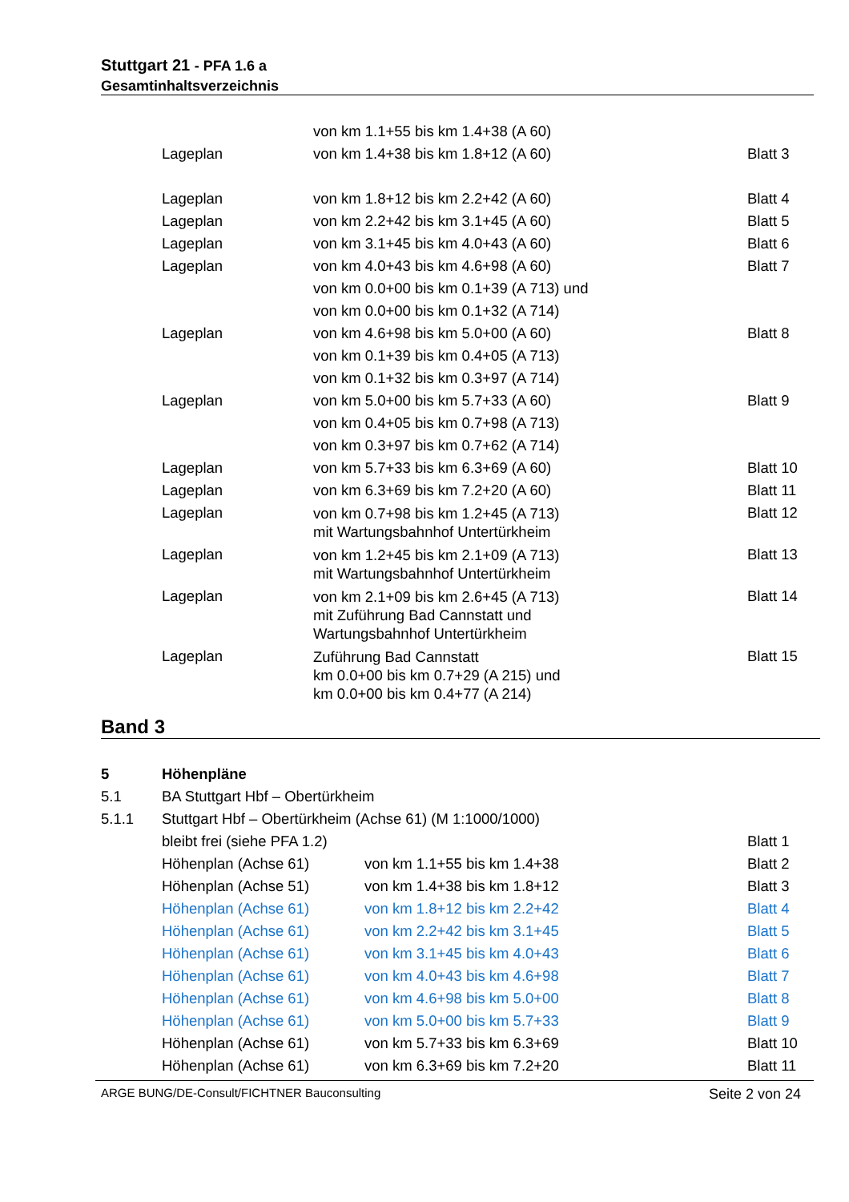Stuttgart 21 - PFA 1.6 a
Gesamtinhaltsverzeichnis
| | | von km 1.1+55 bis km 1.4+38 (A 60) | |
| | Lageplan | von km 1.4+38 bis km 1.8+12 (A 60) | Blatt 3 |
| | Lageplan | von km 1.8+12 bis km 2.2+42 (A 60) | Blatt 4 |
| | Lageplan | von km 2.2+42 bis km 3.1+45 (A 60) | Blatt 5 |
| | Lageplan | von km 3.1+45 bis km 4.0+43 (A 60) | Blatt 6 |
| | Lageplan | von km 4.0+43 bis km 4.6+98 (A 60) von km 0.0+00 bis km 0.1+39 (A 713) und von km 0.0+00 bis km 0.1+32 (A 714) | Blatt 7 |
| | Lageplan | von km 4.6+98 bis km 5.0+00 (A 60) von km 0.1+39 bis km 0.4+05 (A 713) von km 0.1+32 bis km 0.3+97 (A 714) | Blatt 8 |
| | Lageplan | von km 5.0+00 bis km 5.7+33 (A 60) von km 0.4+05 bis km 0.7+98 (A 713) von km 0.3+97 bis km 0.7+62 (A 714) | Blatt 9 |
| | Lageplan | von km 5.7+33 bis km 6.3+69 (A 60) | Blatt 10 |
| | Lageplan | von km 6.3+69 bis km 7.2+20 (A 60) | Blatt 11 |
| | Lageplan | von km 0.7+98 bis km 1.2+45 (A 713) mit Wartungsbahnhof Untertürkheim | Blatt 12 |
| | Lageplan | von km 1.2+45 bis km 2.1+09 (A 713) mit Wartungsbahnhof Untertürkheim | Blatt 13 |
| | Lageplan | von km 2.1+09 bis km 2.6+45 (A 713) mit Zuführung Bad Cannstatt und Wartungsbahnhof Untertürkheim | Blatt 14 |
| | Lageplan | Zuführung Bad Cannstatt km 0.0+00 bis km 0.7+29 (A 215) und km 0.0+00 bis km 0.4+77 (A 214) | Blatt 15 |
Band 3
| 5 | Höhenpläne | | |
| 5.1 | BA Stuttgart Hbf – Obertürkheim | | |
| 5.1.1 | Stuttgart Hbf – Obertürkheim (Achse 61) (M 1:1000/1000) | | |
| | bleibt frei (siehe PFA 1.2) | | Blatt 1 |
| | Höhenplan (Achse 61) | von km 1.1+55 bis km 1.4+38 | Blatt 2 |
| | Höhenplan (Achse 51) | von km 1.4+38 bis km 1.8+12 | Blatt 3 |
| | Höhenplan (Achse 61) | von km 1.8+12 bis km 2.2+42 | Blatt 4 |
| | Höhenplan (Achse 61) | von km 2.2+42 bis km 3.1+45 | Blatt 5 |
| | Höhenplan (Achse 61) | von km 3.1+45 bis km 4.0+43 | Blatt 6 |
| | Höhenplan (Achse 61) | von km 4.0+43 bis km 4.6+98 | Blatt 7 |
| | Höhenplan (Achse 61) | von km 4.6+98 bis km 5.0+00 | Blatt 8 |
| | Höhenplan (Achse 61) | von km 5.0+00 bis km 5.7+33 | Blatt 9 |
| | Höhenplan (Achse 61) | von km 5.7+33 bis km 6.3+69 | Blatt 10 |
| | Höhenplan (Achse 61) | von km 6.3+69 bis km 7.2+20 | Blatt 11 |
ARGE BUNG/DE-Consult/FICHTNER Bauconsulting Seite 2 von 24